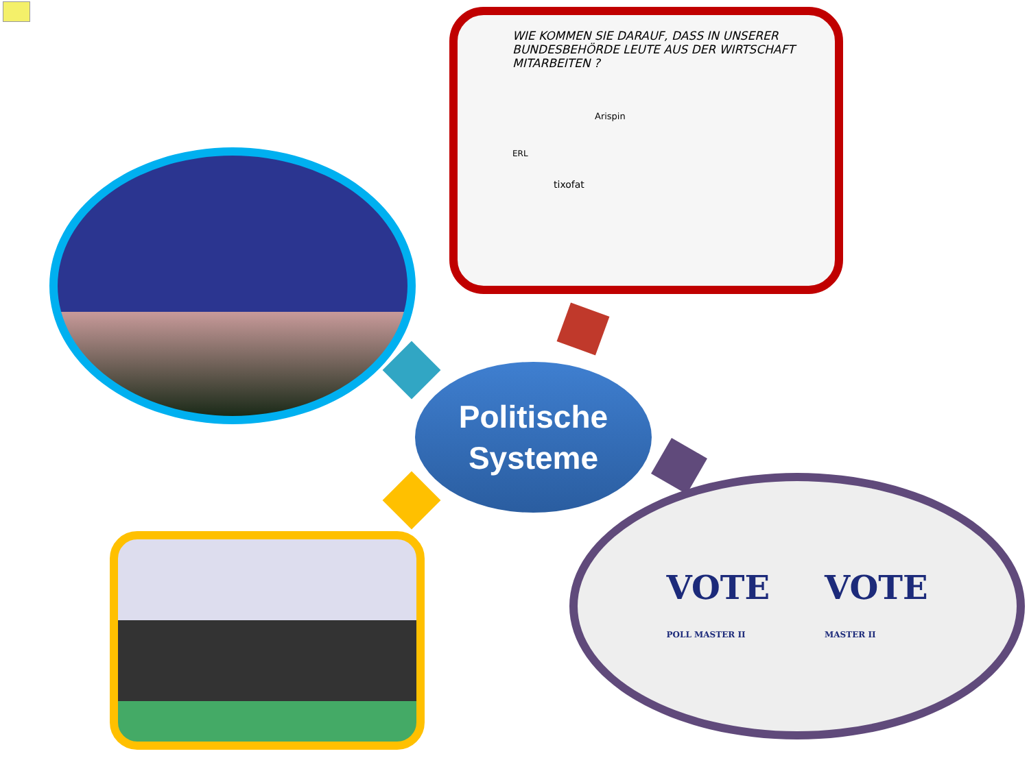WIE KOMMEN SIE DARAUF, DASS IN UNSERER BUNDESBEHÖRDE LEUTE AUS DER WIRTSCHAFT MITARBEITEN ?
Arispin
ERL
tixofat
Politische
Systeme
VOTE
POLL MASTER II VOTE
MASTER II